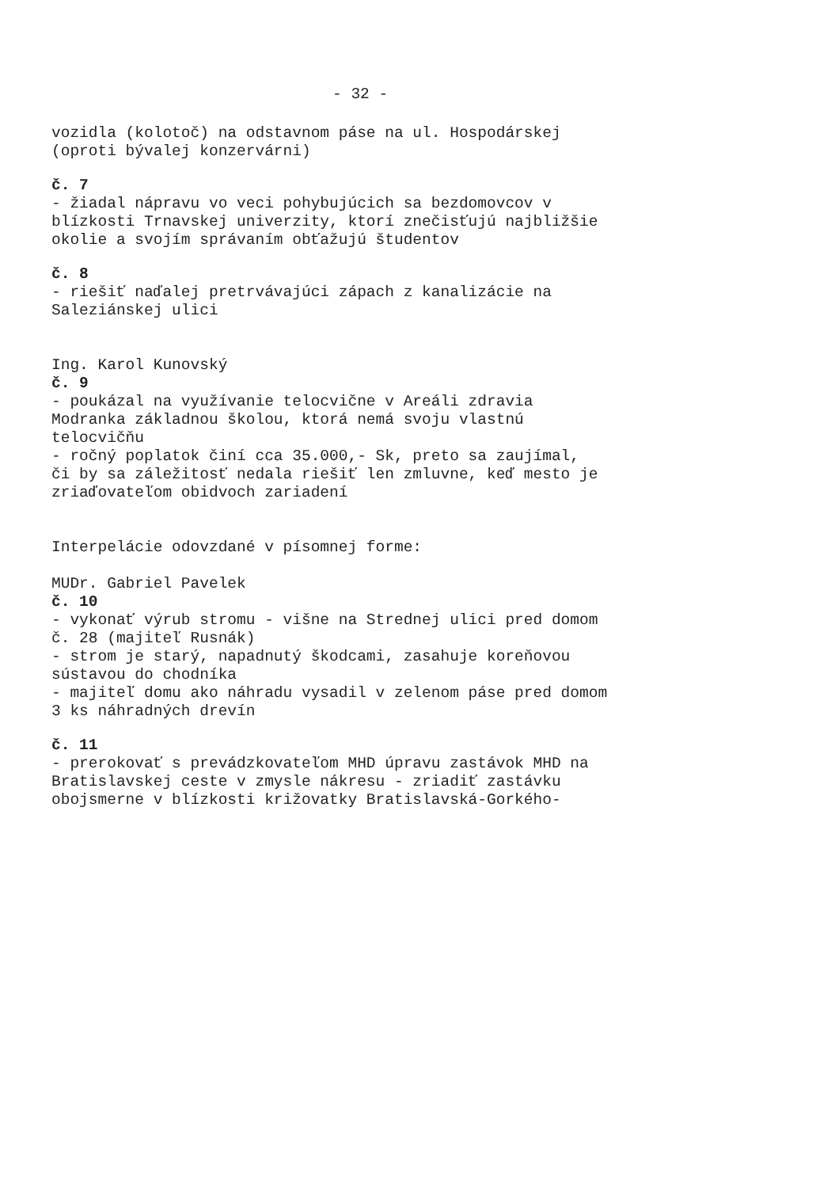- 32 -
vozidla (kolotoč) na odstavnom páse na ul. Hospodárskej
(oproti bývalej konzervárni)
č. 7
- žiadal nápravu vo veci pohybujúcich sa bezdomovcov v
blízkosti Trnavskej univerzity, ktorí znečisťujú najbližšie
okolie a svojím správaním obťažujú študentov
č. 8
- riešiť naďalej pretrvávajúci zápach z kanalizácie na
Saleziánskej ulici
Ing. Karol Kunovský
č. 9
- poukázal na využívanie telocvične v Areáli zdravia
Modranka základnou školou, ktorá nemá svoju vlastnú
telocvičňu
- ročný poplatok činí cca 35.000,- Sk, preto sa zaujímal,
či by sa záležitosť nedala riešiť len zmluvne, keď mesto je
zriaďovateľom obidvoch zariadení
Interpelácie odovzdané v písomnej forme:
MUDr. Gabriel Pavelek
č. 10
- vykonať výrub stromu - višne na Strednej ulici pred domom
č. 28 (majiteľ Rusnák)
- strom je starý, napadnutý škodcami, zasahuje koreňovou
sústavou do chodníka
- majiteľ domu ako náhradu vysadil v zelenom páse pred domom
3 ks náhradných drevín
č. 11
- prerokovať s prevádzkovateľom MHD úpravu zastávok MHD na
Bratislavskej ceste v zmysle nákresu - zriadiť zastávku
obojsmerne v blízkosti križovatky Bratislavská-Gorkého-